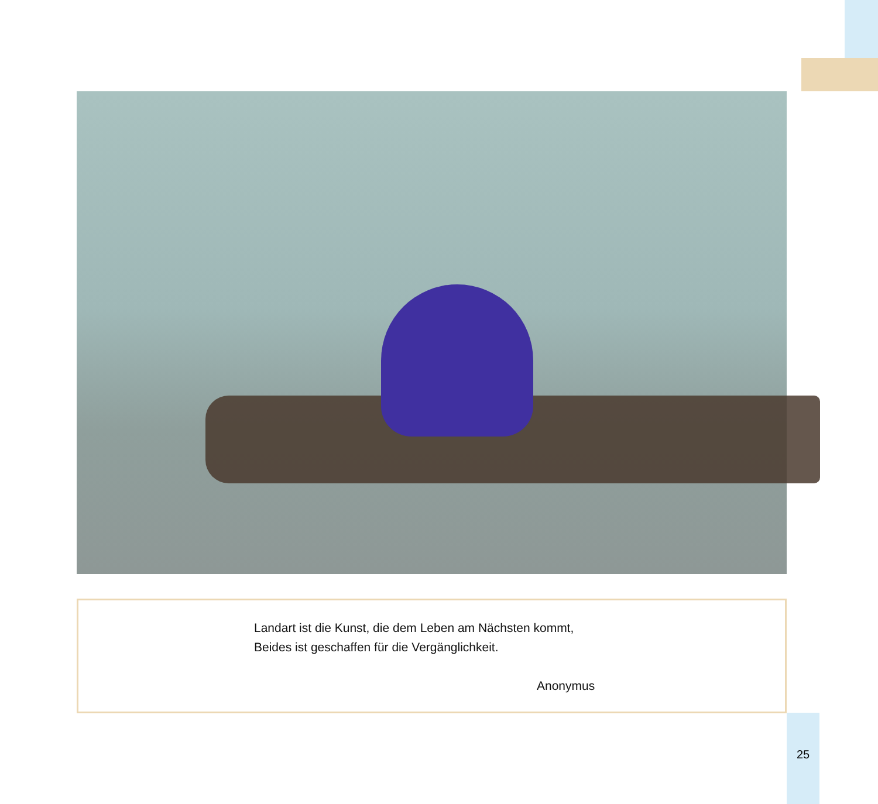Landart ist die Kunst, die dem Leben am Nächsten kommt,
Beides ist geschaffen für die Vergänglichkeit.
Anonymus
25